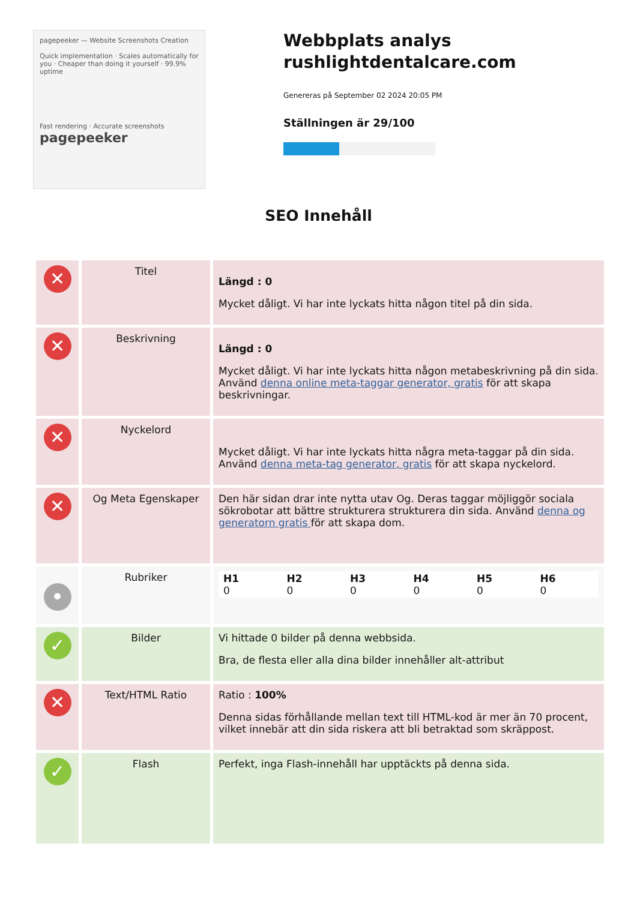pagepeeker — Website Screenshots Creation
Quick implementation · Scales automatically for you · Cheaper than doing it yourself · 99.9% uptime
Fast rendering · Accurate screenshots
pagepeeker
Webbplats analys rushlightdentalcare.com
Genereras på September 02 2024 20:05 PM
Ställningen är 29/100
SEO Innehåll
| ✕ | Titel | Längd : 0 Mycket dåligt. Vi har inte lyckats hitta någon titel på din sida. |
| ✕ | Beskrivning | Längd : 0 Mycket dåligt. Vi har inte lyckats hitta någon metabeskrivning på din sida. Använd denna online meta-taggar generator, gratis för att skapa beskrivningar. |
| ✕ | Nyckelord | Mycket dåligt. Vi har inte lyckats hitta några meta-taggar på din sida. Använd denna meta-tag generator, gratis för att skapa nyckelord. |
| ✕ | Og Meta Egenskaper | Den här sidan drar inte nytta utav Og. Deras taggar möjliggör sociala sökrobotar att bättre strukturera strukturera din sida. Använd denna og generatorn gratis för att skapa dom. |
| • | Rubriker | / H1 0 / H2 0 / H3 0 / H4 0 / H5 0 / H6 0 / |
| ✓ | Bilder | Vi hittade 0 bilder på denna webbsida. Bra, de flesta eller alla dina bilder innehåller alt-attribut |
| ✕ | Text/HTML Ratio | Ratio : 100% Denna sidas förhållande mellan text till HTML-kod är mer än 70 procent, vilket innebär att din sida riskera att bli betraktad som skräppost. |
| ✓ | Flash | Perfekt, inga Flash-innehåll har upptäckts på denna sida. |